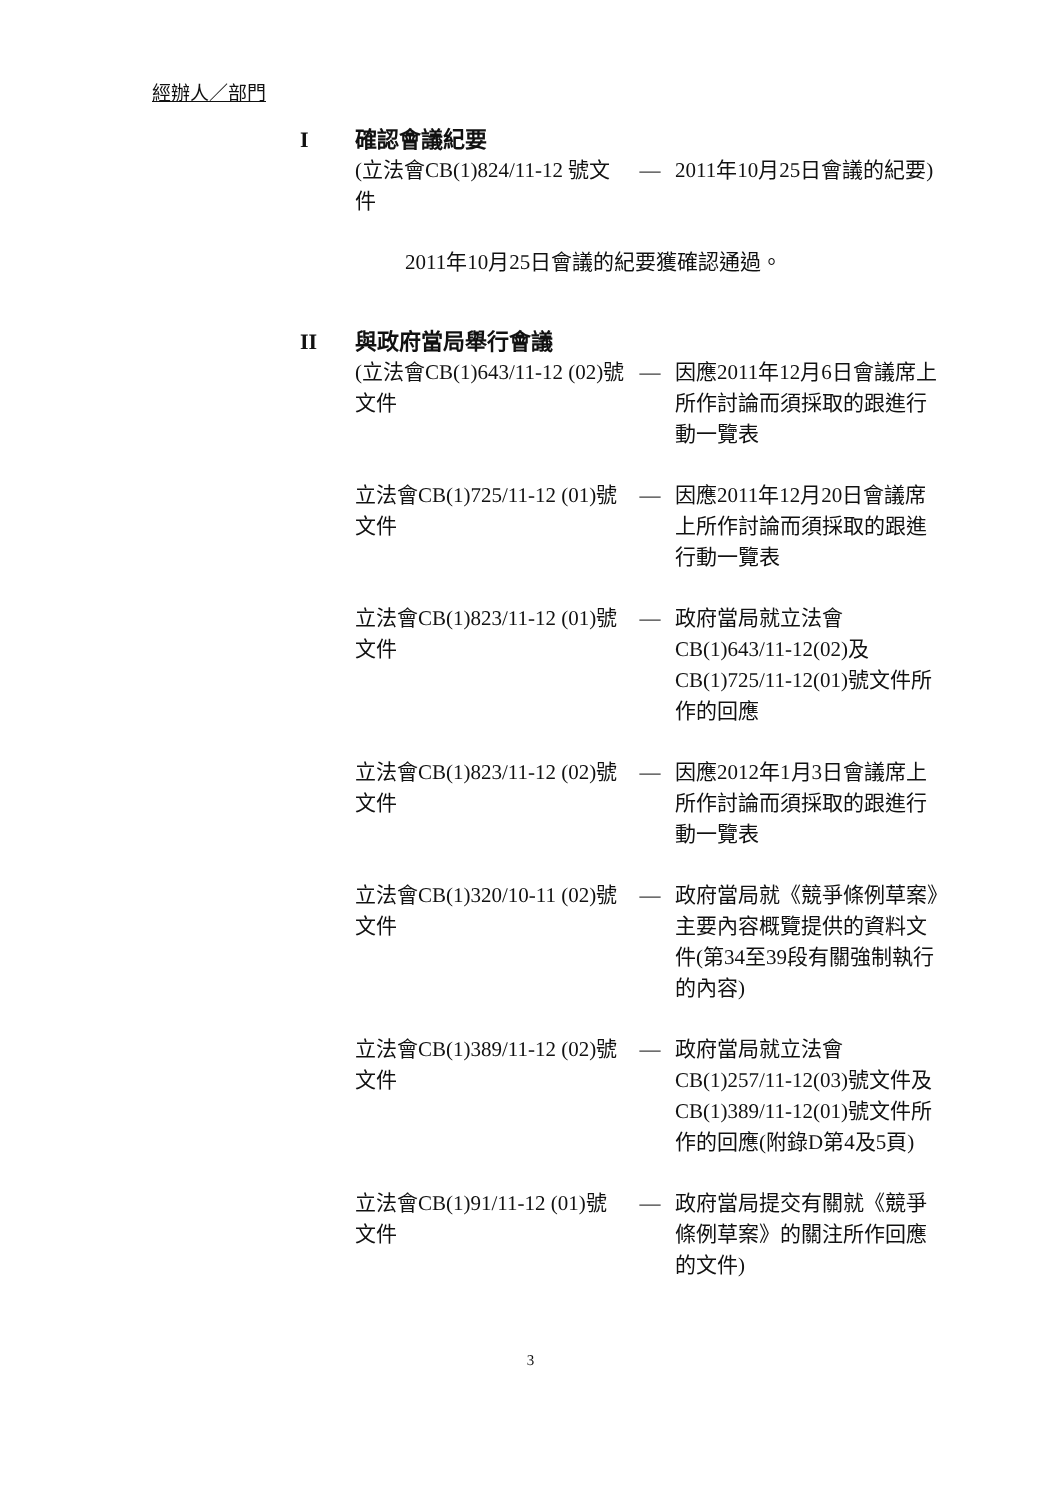經辦人／部門
I確認會議紀要
| (立法會CB(1)824/11-12 號文件 | — | 2011年10月25日會議的紀要) |
2011年10月25日會議的紀要獲確認通過。
II 與政府當局舉行會議
| (立法會CB(1)643/11-12 (02)號文件 | — | 因應2011年12月6日會議席上所作討論而須採取的跟進行動一覽表 |
| 立法會CB(1)725/11-12 (01)號文件 | — | 因應2011年12月20日會議席上所作討論而須採取的跟進行動一覽表 |
| 立法會CB(1)823/11-12 (01)號文件 | — | 政府當局就立法會CB(1)643/11-12(02)及CB(1)725/11-12(01)號文件所作的回應 |
| 立法會CB(1)823/11-12 (02)號文件 | — | 因應2012年1月3日會議席上所作討論而須採取的跟進行動一覽表 |
| 立法會CB(1)320/10-11 (02)號文件 | — | 政府當局就《競爭條例草案》主要內容概覽提供的資料文件(第34至39段有關強制執行的內容) |
| 立法會CB(1)389/11-12 (02)號文件 | — | 政府當局就立法會CB(1)257/11-12(03)號文件及CB(1)389/11-12(01)號文件所作的回應(附錄D第4及5頁) |
| 立法會CB(1)91/11-12 (01)號文件 | — | 政府當局提交有關就《競爭條例草案》的關注所作回應的文件) |
3